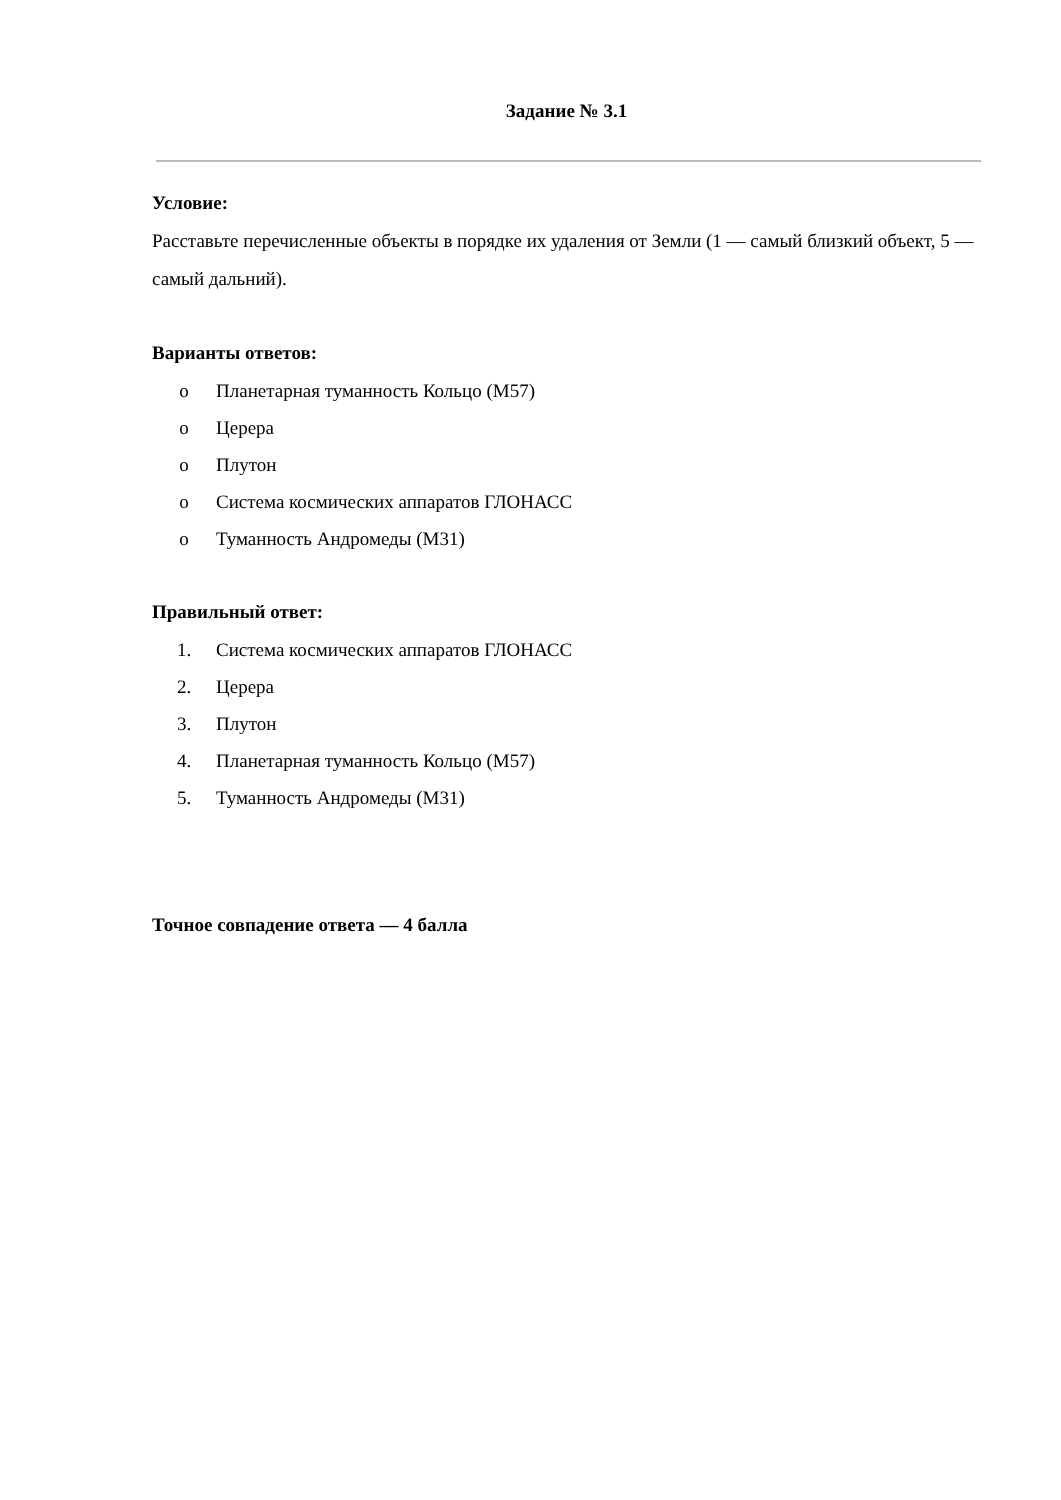Задание № 3.1
Условие:
Расставьте перечисленные объекты в порядке их удаления от Земли (1 — самый близкий объект, 5 — самый дальний).
Варианты ответов:
o Планетарная туманность Кольцо (M57)
o Церера
o Плутон
o Система космических аппаратов ГЛОНАСС
o Туманность Андромеды (M31)
Правильный ответ:
1. Система космических аппаратов ГЛОНАСС
2. Церера
3. Плутон
4. Планетарная туманность Кольцо (M57)
5. Туманность Андромеды (M31)
Точное совпадение ответа — 4 балла